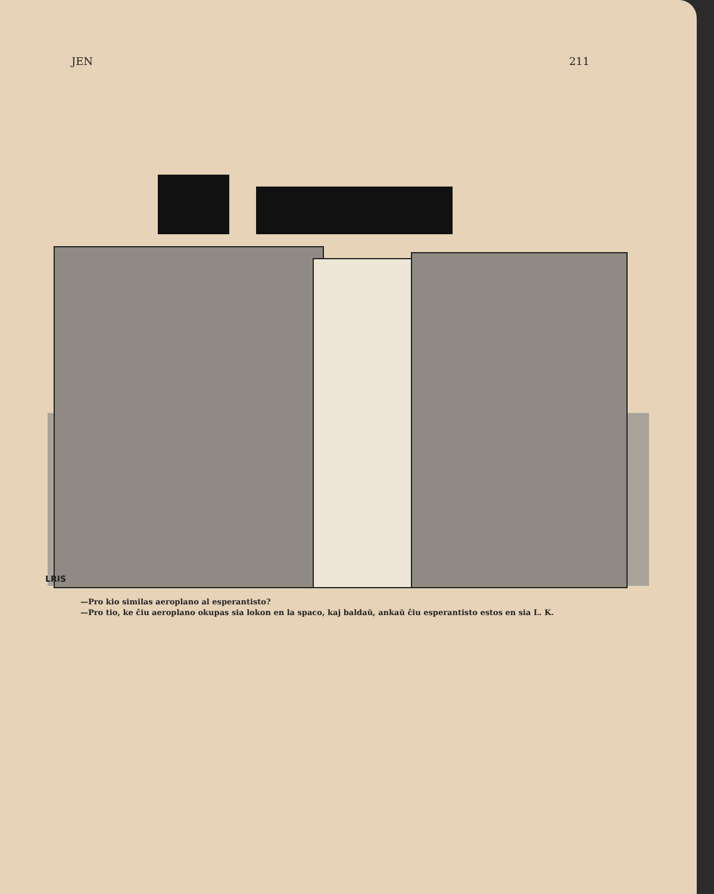JEN 211
LRIS
—Pro kio similas aeroplano al esperantisto?
—Pro tio, ke ĉiu aeroplano okupas sia lokon en la spaco, kaj baldaŭ, ankaŭ ĉiu esperantisto estos en sia L. K.